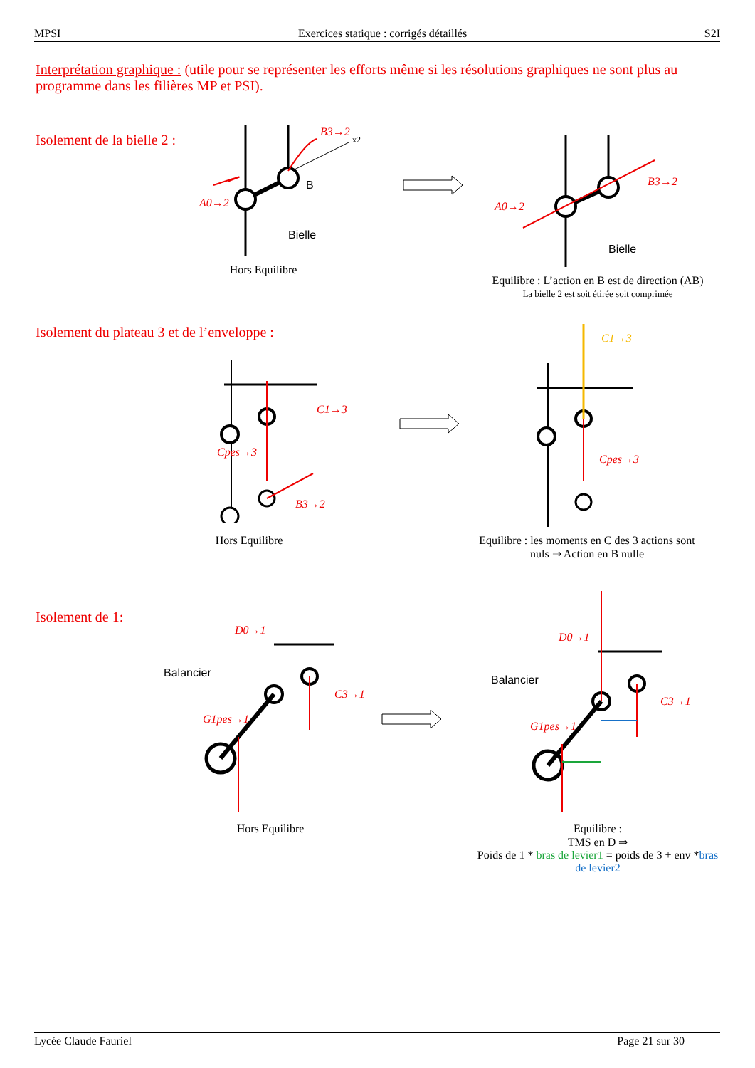MPSI Exercices statique : corrigés détaillés S2I
Interprétation graphique : (utile pour se représenter les efforts même si les résolutions graphiques ne sont plus au programme dans les filières MP et PSI).
Isolement de la bielle 2 :
B3→2
x2
A0→2
Bielle
B
Hors Equilibre
B3→2
A0→2
Bielle
Equilibre : L’action en B est de direction (AB)
La bielle 2 est soit étirée soit comprimée
Isolement du plateau 3 et de l’enveloppe :
C1→3
Cpes→3
B3→2
Hors Equilibre
C1→3
Cpes→3
Equilibre : les moments en C des 3 actions sont nuls ⇒ Action en B nulle
Isolement de 1:
Balancier
D0→1
C3→1
G1pes→1
Hors Equilibre
Balancier
D0→1
C3→1
G1pes→1
Equilibre :
TMS en D ⇒
Poids de 1 * bras de levier1 = poids de 3 + env *bras de levier2
Lycée Claude Fauriel Page 21 sur 30